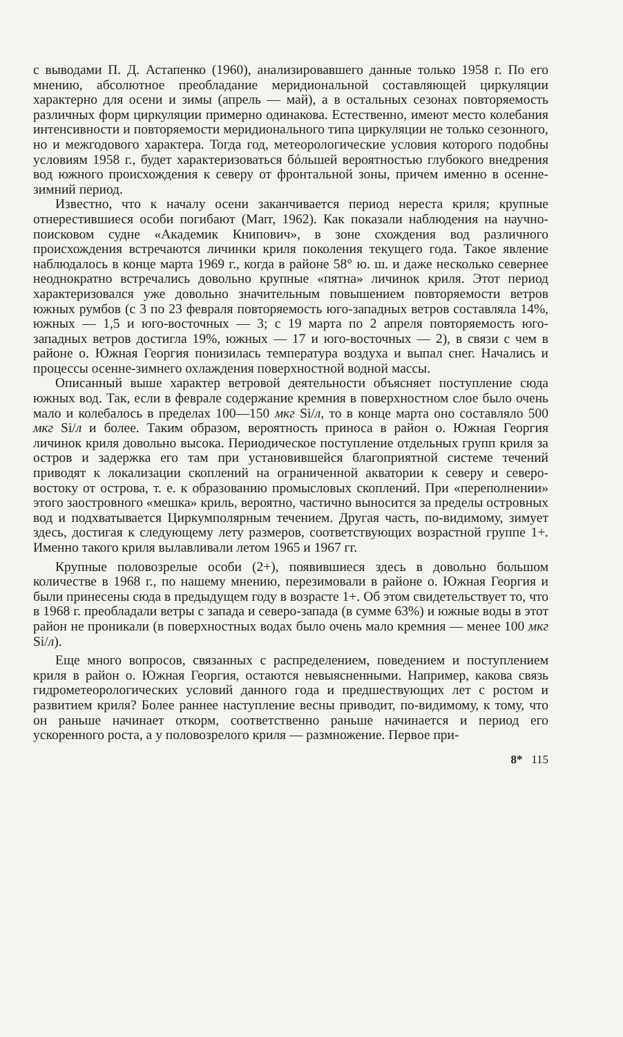с выводами П. Д. Астапенко (1960), анализировавшего данные только 1958 г. По его мнению, абсолютное преобладание меридиональной составляющей циркуляции характерно для осени и зимы (апрель — май), а в остальных сезонах повторяемость различных форм циркуляции примерно одинакова. Естественно, имеют место колебания интенсивности и повторяемости меридионального типа циркуляции не только сезонного, но и межгодового характера. Тогда год, метеорологические условия которого подобны условиям 1958 г., будет характеризоваться бóльшей вероятностью глубокого внедрения вод южного происхождения к северу от фронтальной зоны, причем именно в осенне-зимний период.
Известно, что к началу осени заканчивается период нереста криля; крупные отнерестившиеся особи погибают (Marr, 1962). Как показали наблюдения на научно-поисковом судне «Академик Книпович», в зоне схождения вод различного происхождения встречаются личинки криля поколения текущего года. Такое явление наблюдалось в конце марта 1969 г., когда в районе 58° ю. ш. и даже несколько севернее неоднократно встречались довольно крупные «пятна» личинок криля. Этот период характеризовался уже довольно значительным повышением повторяемости ветров южных румбов (с 3 по 23 февраля повторяемость юго-западных ветров составляла 14%, южных — 1,5 и юго-восточных — 3; с 19 марта по 2 апреля повторяемость юго-западных ветров достигла 19%, южных — 17 и юго-восточных — 2), в связи с чем в районе о. Южная Георгия понизилась температура воздуха и выпал снег. Начались и процессы осенне-зимнего охлаждения поверхностной водной массы.
Описанный выше характер ветровой деятельности объясняет поступление сюда южных вод. Так, если в феврале содержание кремния в поверхностном слое было очень мало и колебалось в пределах 100—150 мкг Si/л, то в конце марта оно составляло 500 мкг Si/л и более. Таким образом, вероятность приноса в район о. Южная Георгия личинок криля довольно высока. Периодическое поступление отдельных групп криля за остров и задержка его там при установившейся благоприятной системе течений приводят к локализации скоплений на ограниченной акватории к северу и северо-востоку от острова, т. е. к образованию промысловых скоплений. При «переполнении» этого заостровного «мешка» криль, вероятно, частично выносится за пределы островных вод и подхватывается Циркумполярным течением. Другая часть, по-видимому, зимует здесь, достигая к следующему лету размеров, соответствующих возрастной группе 1+. Именно такого криля вылавливали летом 1965 и 1967 гг.
Крупные половозрелые особи (2+), появившиеся здесь в довольно большом количестве в 1968 г., по нашему мнению, перезимовали в районе о. Южная Георгия и были принесены сюда в предыдущем году в возрасте 1+. Об этом свидетельствует то, что в 1968 г. преобладали ветры с запада и северо-запада (в сумме 63%) и южные воды в этот район не проникали (в поверхностных водах было очень мало кремния — менее 100 мкг Si/л).
Еще много вопросов, связанных с распределением, поведением и поступлением криля в район о. Южная Георгия, остаются невыясненными. Например, какова связь гидрометеорологических условий данного года и предшествующих лет с ростом и развитием криля? Более раннее наступление весны приводит, по-видимому, к тому, что он раньше начинает откорм, соответственно раньше начинается и период его ускоренного роста, а у половозрелого криля — размножение. Первое при-
8* 115